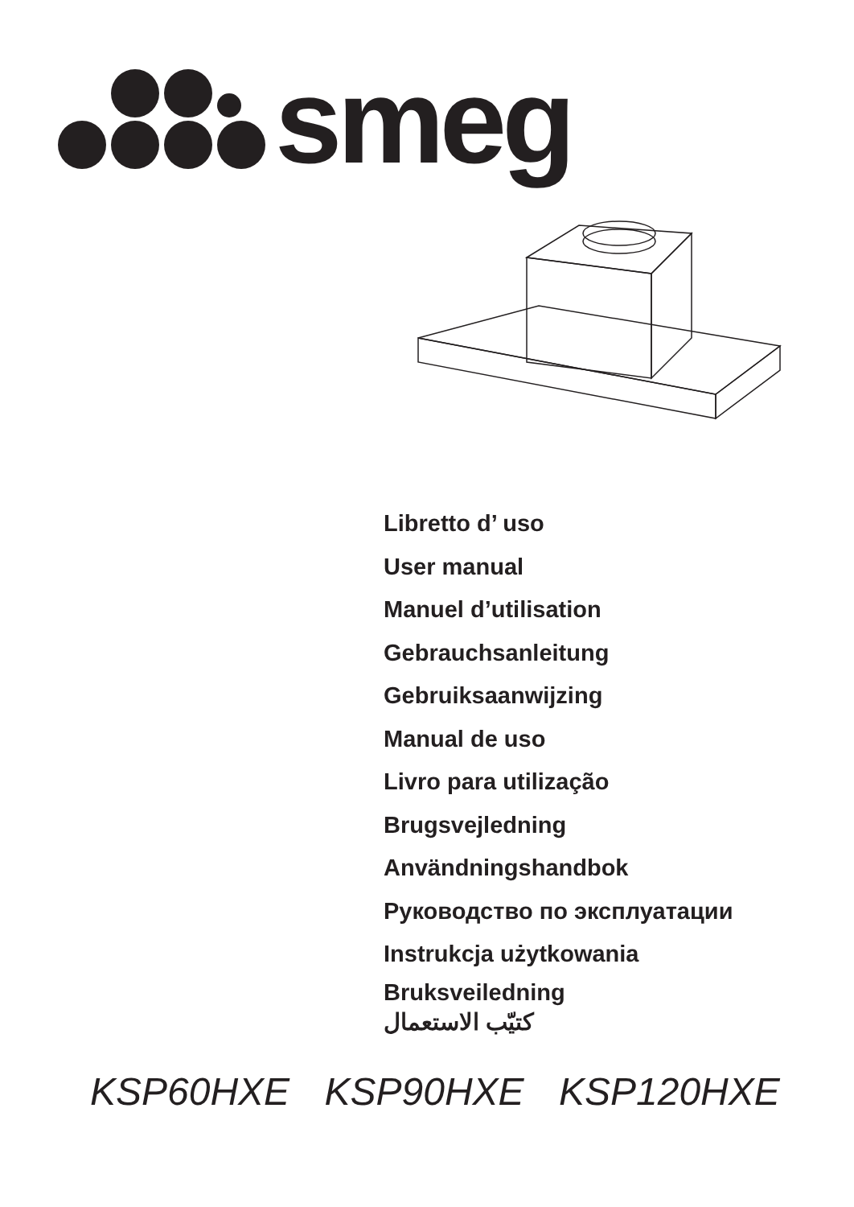smeg
Libretto d’ uso
User manual
Manuel d’utilisation
Gebrauchsanleitung
Gebruiksaanwijzing
Manual de uso
Livro para utilização
Brugsvejledning
Användningshandbok
Руководство по эксплуатации
Instrukcja użytkowania
Bruksveiledning
كتيّب الاستعمال
KSP60HXE KSP90HXE KSP120HXE